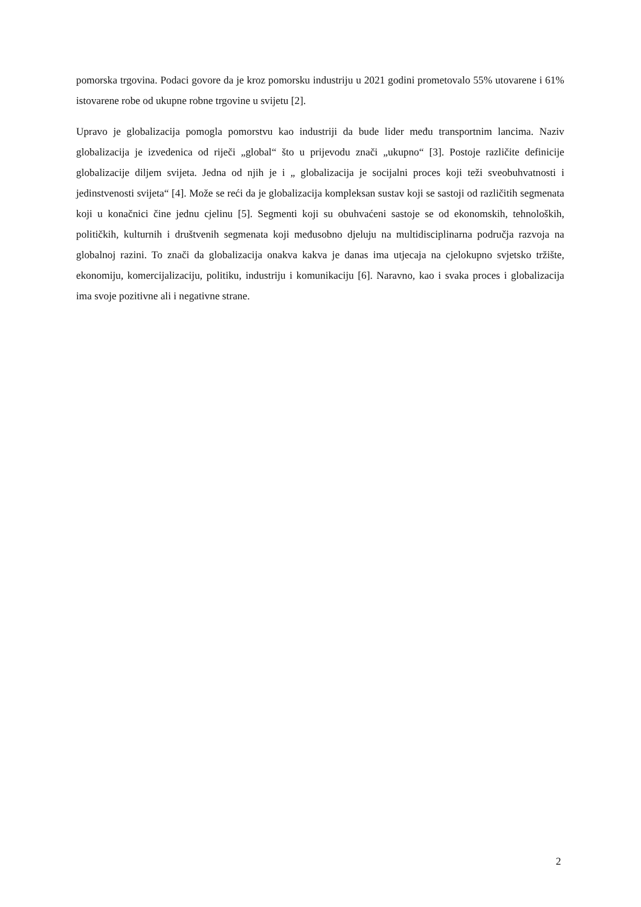pomorska trgovina. Podaci govore da je kroz pomorsku industriju u 2021 godini prometovalo 55% utovarene i 61% istovarene robe od ukupne robne trgovine u svijetu [2].
Upravo je globalizacija pomogla pomorstvu kao industriji da bude lider među transportnim lancima. Naziv globalizacija je izvedenica od riječi „global“ što u prijevodu znači „ukupno“ [3]. Postoje različite definicije globalizacije diljem svijeta. Jedna od njih je i „ globalizacija je socijalni proces koji teži sveobuhvatnosti i jedinstvenosti svijeta“ [4]. Može se reći da je globalizacija kompleksan sustav koji se sastoji od različitih segmenata koji u konačnici čine jednu cjelinu [5]. Segmenti koji su obuhvaćeni sastoje se od ekonomskih, tehnoloških, političkih, kulturnih i društvenih segmenata koji međusobno djeluju na multidisciplinarna područja razvoja na globalnoj razini. To znači da globalizacija onakva kakva je danas ima utjecaja na cjelokupno svjetsko tržište, ekonomiju, komercijalizaciju, politiku, industriju i komunikaciju [6]. Naravno, kao i svaka proces i globalizacija ima svoje pozitivne ali i negativne strane.
2